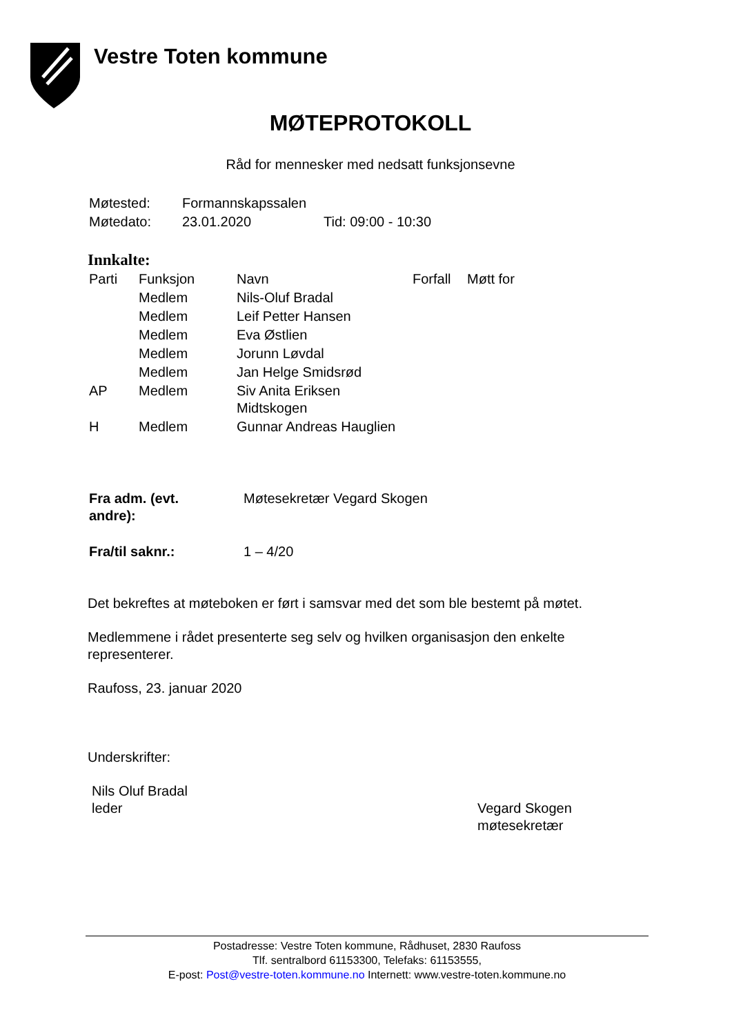Vestre Toten kommune
MØTEPROTOKOLL
Råd for mennesker med nedsatt funksjonsevne
| Møtested: | Formannskapssalen | |
| Møtedato: | 23.01.2020 | Tid: 09:00 - 10:30 |
Innkalte:
| Parti | Funksjon | Navn | Forfall | Møtt for |
| | Medlem | Nils-Oluf Bradal | | |
| | Medlem | Leif Petter Hansen | | |
| | Medlem | Eva Østlien | | |
| | Medlem | Jorunn Løvdal | | |
| | Medlem | Jan Helge Smidsrød | | |
| AP | Medlem | Siv Anita Eriksen Midtskogen | | |
| H | Medlem | Gunnar Andreas Hauglien | | |
| Fra adm. (evt. andre): | Møtesekretær Vegard Skogen |
| Fra/til saknr.: | 1 – 4/20 |
Det bekreftes at møteboken er ført i samsvar med det som ble bestemt på møtet.
Medlemmene i rådet presenterte seg selv og hvilken organisasjon den enkelte representerer.
Raufoss, 23. januar 2020
Underskrifter:
Nils Oluf Bradal
leder
Vegard Skogen
møtesekretær
Postadresse: Vestre Toten kommune, Rådhuset, 2830 Raufoss
Tlf. sentralbord 61153300, Telefaks: 61153555,
E-post: Post@vestre-toten.kommune.no Internett: www.vestre-toten.kommune.no